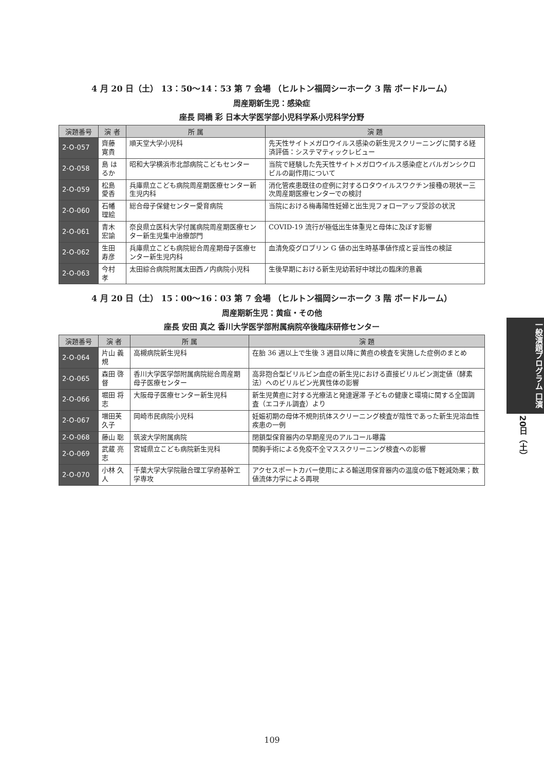4 月 20 日（土） 13：50〜14：53 第 7 会場 （ヒルトン福岡シーホーク 3 階 ボードルーム）
周産期新生児：感染症
座長 岡橋 彩 日本大学医学部小児科学系小児科学分野
| 演題番号 | 演 者 | 所 属 | 演 題 |
| --- | --- | --- | --- |
| 2-O-057 | 齊藤 寛貴 | 順天堂大学小児科 | 先天性サイトメガロウイルス感染の新生児スクリーニングに関する経済評価：システマティックレビュー |
| 2-O-058 | 島 はるか | 昭和大学横浜市北部病院こどもセンター | 当院で経験した先天性サイトメガロウイルス感染症とバルガンシクロビルの副作用について |
| 2-O-059 | 松島 愛香 | 兵庫県立こども病院周産期医療センター新生児内科 | 消化管疾患既往の症例に対するロタウイルスワクチン接種の現状ー三次周産期医療センターでの検討 |
| 2-O-060 | 石幡 理絵 | 総合母子保健センター愛育病院 | 当院における梅毒陽性妊婦と出生児フォローアップ受診の状況 |
| 2-O-061 | 青木 宏諭 | 奈良県立医科大学付属病院周産期医療センター新生児集中治療部門 | COVID-19 流行が極低出生体重児と母体に及ぼす影響 |
| 2-O-062 | 生田 寿彦 | 兵庫県立こども病院総合周産期母子医療センター新生児内科 | 血清免疫グロブリン G 値の出生時基準値作成と妥当性の検証 |
| 2-O-063 | 今村 孝 | 太田綜合病院附属太田西ノ内病院小児科 | 生後早期における新生児幼若好中球比の臨床的意義 |
4 月 20 日（土） 15：00〜16：03 第 7 会場 （ヒルトン福岡シーホーク 3 階 ボードルーム）
周産期新生児：黄疸・その他
座長 安田 真之 香川大学医学部附属病院卒後臨床研修センター
| 演題番号 | 演 者 | 所 属 | 演 題 |
| --- | --- | --- | --- |
| 2-O-064 | 片山 義規 | 高槻病院新生児科 | 在胎 36 週以上で生後 3 週目以降に黄疸の検査を実施した症例のまとめ |
| 2-O-065 | 森田 啓督 | 香川大学医学部附属病院総合周産期母子医療センター | 高非抱合型ビリルビン血症の新生児における直接ビリルビン測定値（酵素法）へのビリルビン光異性体の影響 |
| 2-O-066 | 堀田 将志 | 大阪母子医療センター新生児科 | 新生児黄疸に対する光療法と発達遅滞 子どもの健康と環境に関する全国調査（エコチル調査）より |
| 2-O-067 | 増田芙久子 | 岡崎市民病院小児科 | 妊娠初期の母体不規則抗体スクリーニング検査が陰性であった新生児溶血性疾患の一例 |
| 2-O-068 | 藤山 聡 | 筑波大学附属病院 | 閉鎖型保育器内の早期産児のアルコール曝露 |
| 2-O-069 | 武蔵 亮志 | 宮城県立こども病院新生児科 | 開胸手術による免疫不全マススクリーニング検査への影響 |
| 2-O-070 | 小林 久人 | 千葉大学大学院融合理工学府基幹工学専攻 | アクセスポートカバー使用による輸送用保育器内の温度の低下軽減効果；数値流体力学による再現 |
一般演題プログラム 口演
20日（土）
109